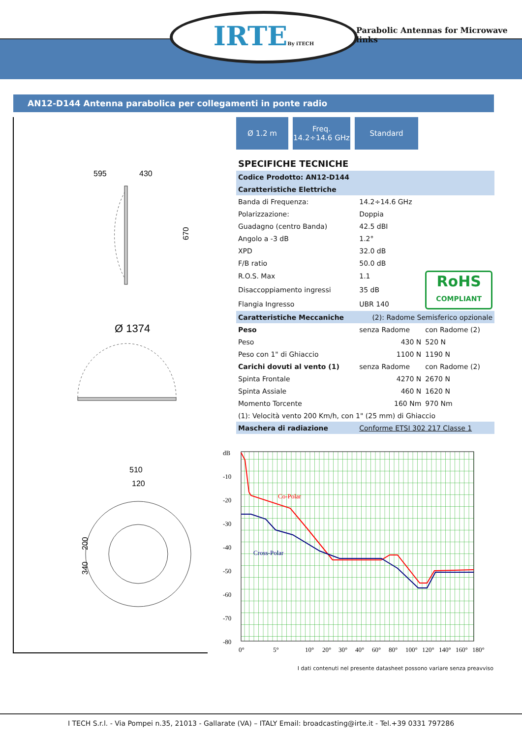IRTEBy iTECH
Parabolic Antennas for Microwave links
AN12-D144 Antenna parabolica per collegamenti in ponte radio
595
430
670
Ø 1374
510
120
200
340
Ø 1.2 m Freq.
14.2÷14.6 GHz
Standard
SPECIFICHE TECNICHE
| Codice Prodotto: AN12-D144 | | |
| Caratteristiche Elettriche | | |
| Banda di Frequenza: | 14.2÷14.6 GHz | |
| Polarizzazione: | Doppia | |
| Guadagno (centro Banda) | 42.5 dBI | |
| Angolo a -3 dB | 1.2° | |
| XPD | 32.0 dB | |
| F/B ratio | 50.0 dB | |
| R.O.S. Max | 1.1 | RoHS COMPLIANT |
| Disaccoppiamento ingressi | 35 dB | |
| Flangia Ingresso | UBR 140 | |
| Caratteristiche Meccaniche | (2): Radome Semisferico opzionale | |
| Peso | senza Radome | con Radome (2) |
| Peso | 430 N | 520 N |
| Peso con 1" di Ghiaccio | 1100 N | 1190 N |
| Carichi dovuti al vento (1) | senza Radome | con Radome (2) |
| Spinta Frontale | 4270 N | 2670 N |
| Spinta Assiale | 460 N | 1620 N |
| Momento Torcente | 160 Nm | 970 Nm |
| (1): Velocità vento 200 Km/h, con 1" (25 mm) di Ghiaccio | | |
| Maschera di radiazione | Conforme ETSI 302 217 Classe 1 | |
dB
-10
-20
-30
-40
-50
-60
-70
-80
Co-Polar
Cross-Polar
0°
5°
10°
20°
30°
40°
60°
80°
100°
120°
140°
160°
180°
I dati contenuti nel presente datasheet possono variare senza preavviso
I TECH S.r.l. - Via Pompei n.35, 21013 - Gallarate (VA) – ITALY Email: broadcasting@irte.it - Tel.+39 0331 797286